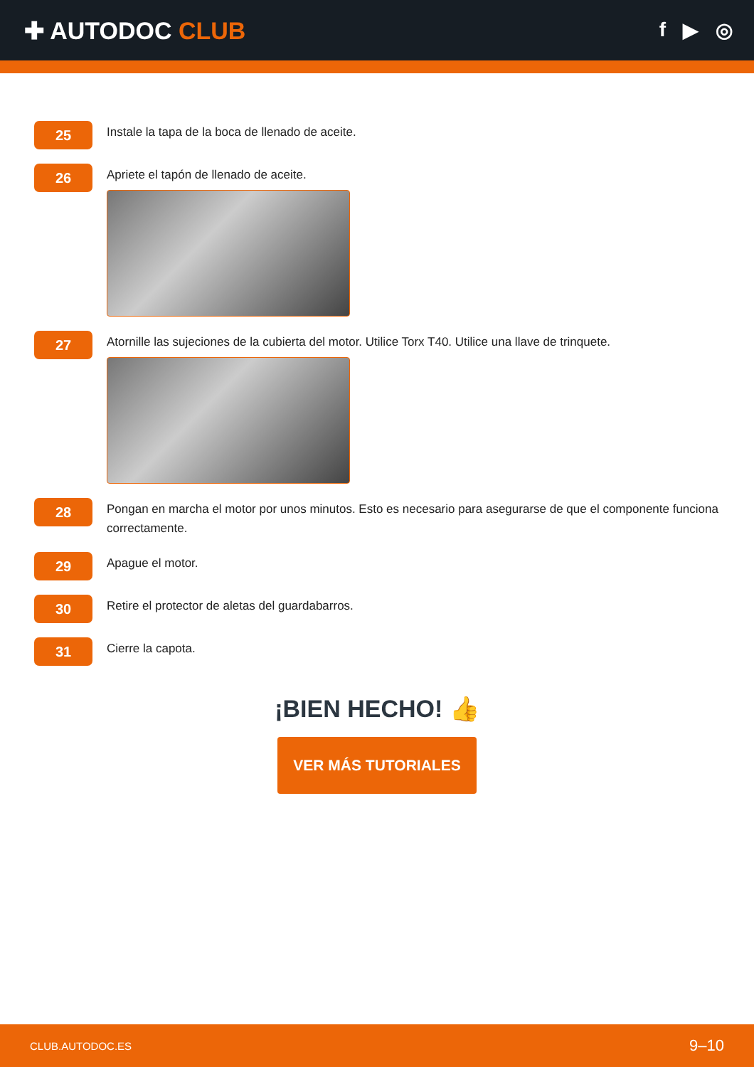✚ AUTODOC CLUB
f ▶ ◎
25
Instale la tapa de la boca de llenado de aceite.
26
Apriete el tapón de llenado de aceite.
27
Atornille las sujeciones de la cubierta del motor. Utilice Torx T40. Utilice una llave de trinquete.
28
Pongan en marcha el motor por unos minutos. Esto es necesario para asegurarse de que el componente funciona correctamente.
29
Apague el motor.
30
Retire el protector de aletas del guardabarros.
31
Cierre la capota.
¡BIEN HECHO! 👍
VER MÁS TUTORIALES
CLUB.AUTODOC.ES 9–10